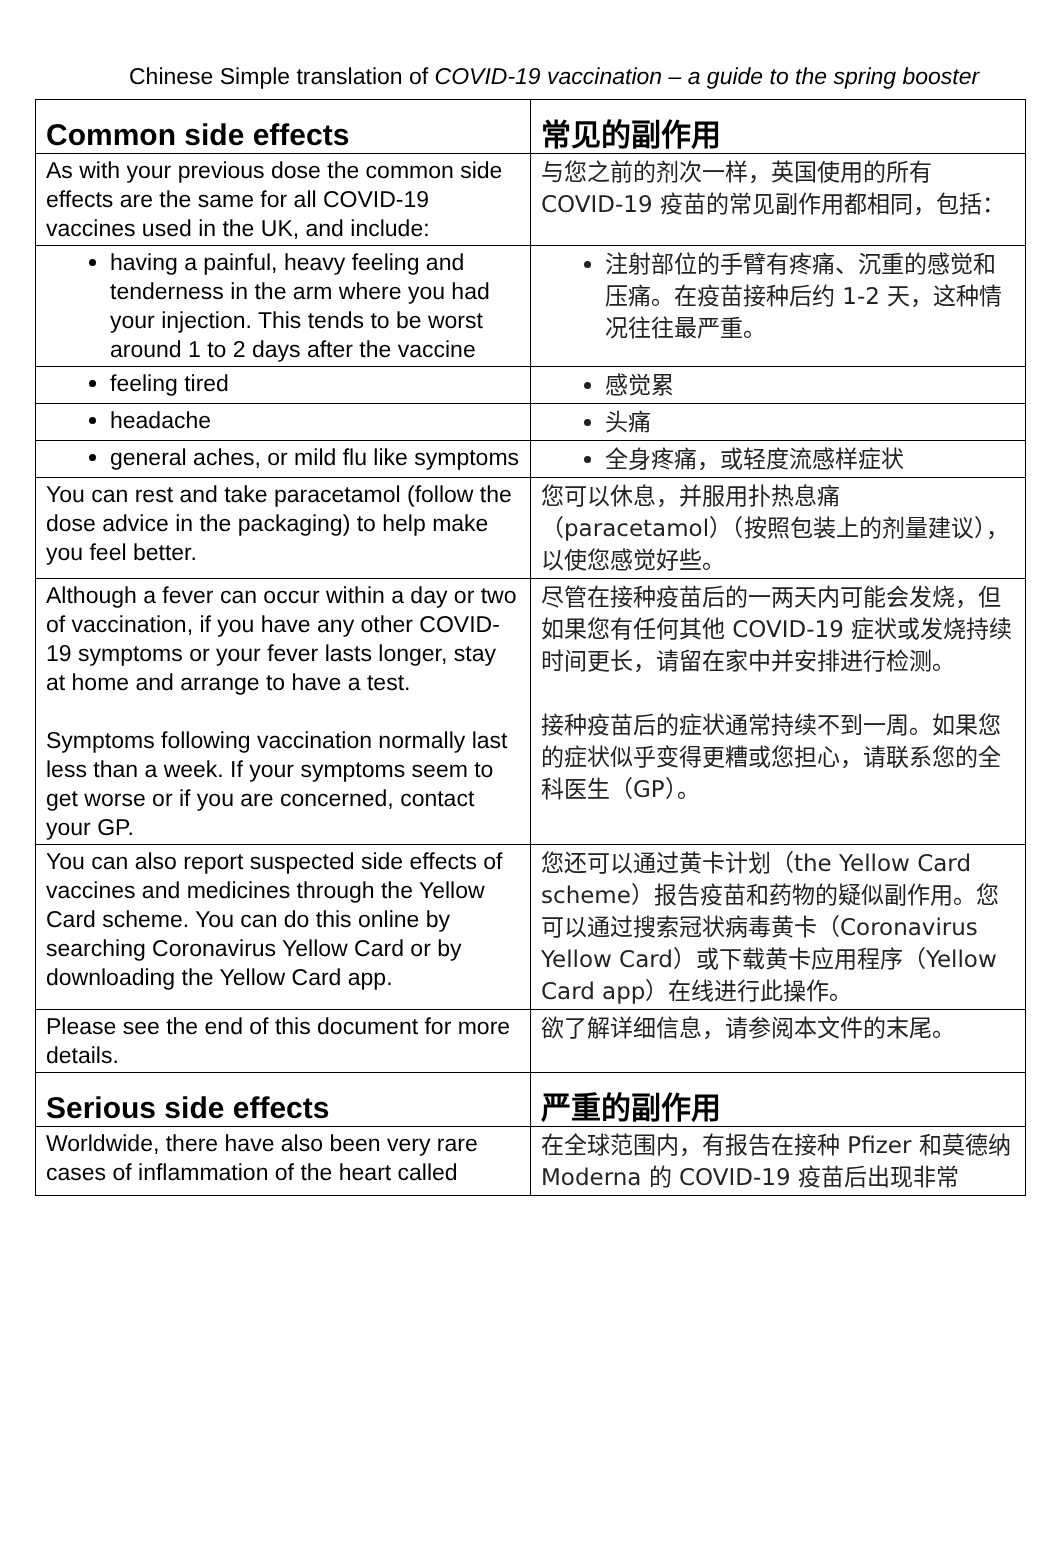Chinese Simple translation of COVID-19 vaccination – a guide to the spring booster
| Common side effects | 常见的副作用 |
| As with your previous dose the common side effects are the same for all COVID-19 vaccines used in the UK, and include: | 与您之前的剂次一样，英国使用的所有 COVID-19 疫苗的常见副作用都相同，包括： |
| having a painful, heavy feeling and tenderness in the arm where you had your injection. This tends to be worst around 1 to 2 days after the vaccine | 注射部位的手臂有疼痛、沉重的感觉和压痛。在疫苗接种后约 1-2 天，这种情况往往最严重。 |
| feeling tired | 感觉累 |
| headache | 头痛 |
| general aches, or mild flu like symptoms | 全身疼痛，或轻度流感样症状 |
| You can rest and take paracetamol (follow the dose advice in the packaging) to help make you feel better. | 您可以休息，并服用扑热息痛（paracetamol）（按照包装上的剂量建议），以使您感觉好些。 |
| Although a fever can occur within a day or two of vaccination, if you have any other COVID-19 symptoms or your fever lasts longer, stay at home and arrange to have a test. Symptoms following vaccination normally last less than a week. If your symptoms seem to get worse or if you are concerned, contact your GP. | 尽管在接种疫苗后的一两天内可能会发烧，但如果您有任何其他 COVID-19 症状或发烧持续时间更长，请留在家中并安排进行检测。 接种疫苗后的症状通常持续不到一周。如果您的症状似乎变得更糟或您担心，请联系您的全科医生（GP）。 |
| You can also report suspected side effects of vaccines and medicines through the Yellow Card scheme. You can do this online by searching Coronavirus Yellow Card or by downloading the Yellow Card app. | 您还可以通过黄卡计划（the Yellow Card scheme）报告疫苗和药物的疑似副作用。您可以通过搜索冠状病毒黄卡（Coronavirus Yellow Card）或下载黄卡应用程序（Yellow Card app）在线进行此操作。 |
| Please see the end of this document for more details. | 欲了解详细信息，请参阅本文件的末尾。 |
| Serious side effects | 严重的副作用 |
| Worldwide, there have also been very rare cases of inflammation of the heart called | 在全球范围内，有报告在接种 Pfizer 和莫德纳 Moderna 的 COVID-19 疫苗后出现非常 |